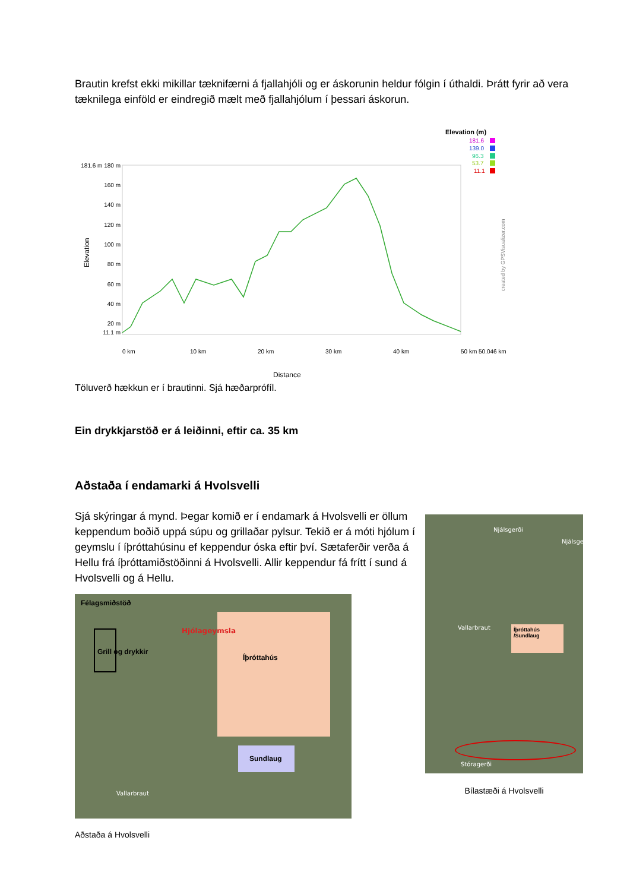Brautin krefst ekki mikillar tæknifærni á fjallahjóli og er áskorunin heldur fólgin í úthaldi. Þrátt fyrir að vera tæknilega einföld er eindregið mælt með fjallahjólum í þessari áskorun.
Elevation (m)
181.6
139.0
96.3
53.7
11.1
181.6 m 180 m
160 m
140 m
120 m
100 m
80 m
60 m
40 m
20 m
11.1 m
Elevation
0 km
10 km
20 km
30 km
40 km
50 km 50.046 km
Distance
created by GPSVisualizer.com
Töluverð hækkun er í brautinni. Sjá hæðarprófíl.
Ein drykkjarstöð er á leiðinni, eftir ca. 35 km
Aðstaða í endamarki á Hvolsvelli
Sjá skýringar á mynd. Þegar komið er í endamark á Hvolsvelli er öllum keppendum boðið uppá súpu og grillaðar pylsur. Tekið er á móti hjólum í geymslu í íþróttahúsinu ef keppendur óska eftir því. Sætaferðir verða á Hellu frá íþróttamiðstöðinni á Hvolsvelli. Allir keppendur fá frítt í sund á Hvolsvelli og á Hellu.
Félagsmiðstöð
Hjólageymsla
Grill og drykkir
Íþróttahús
Sundlaug
Vallarbraut
Aðstaða á Hvolsvelli
Njálsgerði
Njálsge
Vallarbraut
Íþróttahús /Sundlaug
Stóragerði
Bílastæði á Hvolsvelli